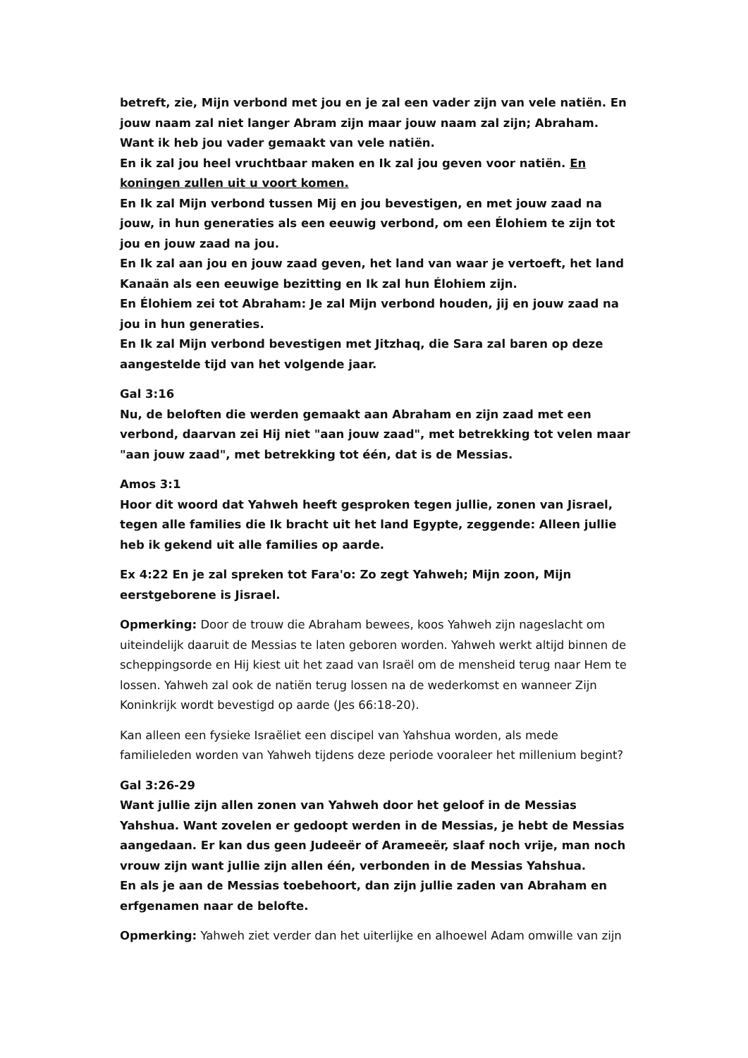betreft, zie, Mijn verbond met jou en je zal een vader zijn van vele natiën. En jouw naam zal niet langer Abram zijn maar jouw naam zal zijn; Abraham. Want ik heb jou vader gemaakt van vele natiën.
En ik zal jou heel vruchtbaar maken en Ik zal jou geven voor natiën. En koningen zullen uit u voort komen.
En Ik zal Mijn verbond tussen Mij en jou bevestigen, en met jouw zaad na jouw, in hun generaties als een eeuwig verbond, om een Élohiem te zijn tot jou en jouw zaad na jou.
En Ik zal aan jou en jouw zaad geven, het land van waar je vertoeft, het land Kanaän als een eeuwige bezitting en Ik zal hun Élohiem zijn.
En Élohiem zei tot Abraham: Je zal Mijn verbond houden, jij en jouw zaad na jou in hun generaties.
En Ik zal Mijn verbond bevestigen met Jitzhaq, die Sara zal baren op deze aangestelde tijd van het volgende jaar.
Gal 3:16
Nu, de beloften die werden gemaakt aan Abraham en zijn zaad met een verbond, daarvan zei Hij niet "aan jouw zaad", met betrekking tot velen maar "aan jouw zaad", met betrekking tot één, dat is de Messias.
Amos 3:1
Hoor dit woord dat Yahweh heeft gesproken tegen jullie, zonen van Jisrael, tegen alle families die Ik bracht uit het land Egypte, zeggende: Alleen jullie heb ik gekend uit alle families op aarde.
Ex 4:22 En je zal spreken tot Fara'o: Zo zegt Yahweh; Mijn zoon, Mijn eerstgeborene is Jisrael.
Opmerking: Door de trouw die Abraham bewees, koos Yahweh zijn nageslacht om uiteindelijk daaruit de Messias te laten geboren worden. Yahweh werkt altijd binnen de scheppingsorde en Hij kiest uit het zaad van Israël om de mensheid terug naar Hem te lossen. Yahweh zal ook de natiën terug lossen na de wederkomst en wanneer Zijn Koninkrijk wordt bevestigd op aarde (Jes 66:18-20).
Kan alleen een fysieke Israëliet een discipel van Yahshua worden, als mede familieleden worden van Yahweh tijdens deze periode vooraleer het millenium begint?
Gal 3:26-29
Want jullie zijn allen zonen van Yahweh door het geloof in de Messias Yahshua. Want zovelen er gedoopt werden in de Messias, je hebt de Messias aangedaan. Er kan dus geen Judeeër of Arameeër, slaaf noch vrije, man noch vrouw zijn want jullie zijn allen één, verbonden in de Messias Yahshua.
En als je aan de Messias toebehoort, dan zijn jullie zaden van Abraham en erfgenamen naar de belofte.
Opmerking: Yahweh ziet verder dan het uiterlijke en alhoewel Adam omwille van zijn